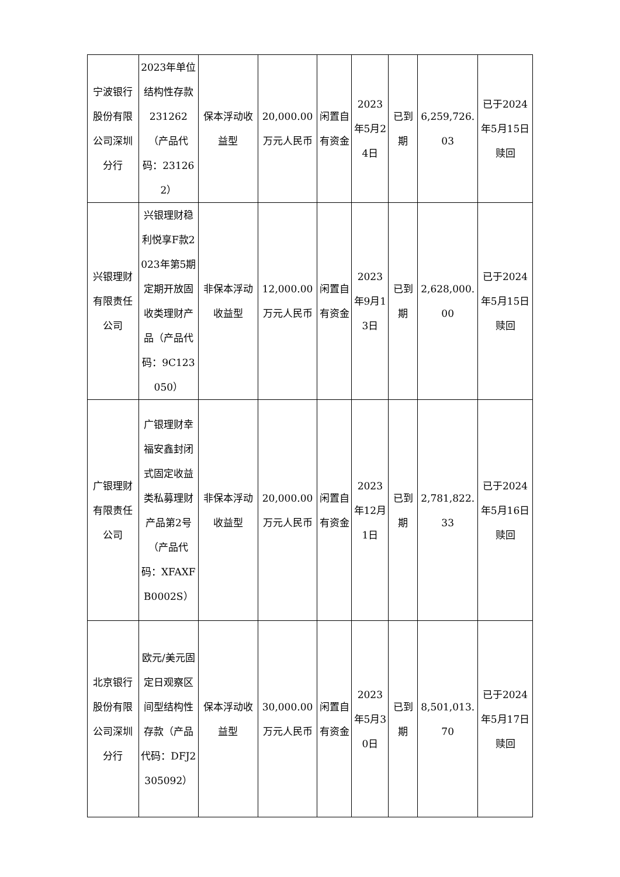| 宁波银行股份有限公司深圳分行 | 2023年单位结构性存款231262（产品代码：231262） | 保本浮动收益型 | 20,000.00万元人民币 | 闲置自有资金 | 2023年5月24日 | 已到期 | 6,259,726.03 | 已于2024年5月15日赎回 |
| 兴银理财有限责任公司 | 兴银理财稳利悦享F款2023年第5期定期开放固收类理财产品（产品代码：9C123050） | 非保本浮动收益型 | 12,000.00万元人民币 | 闲置自有资金 | 2023年9月13日 | 已到期 | 2,628,000.00 | 已于2024年5月15日赎回 |
| 广银理财有限责任公司 | 广银理财幸福安鑫封闭式固定收益类私募理财产品第2号（产品代码：XFAXFB0002S） | 非保本浮动收益型 | 20,000.00万元人民币 | 闲置自有资金 | 2023年12月1日 | 已到期 | 2,781,822.33 | 已于2024年5月16日赎回 |
| 北京银行股份有限公司深圳分行 | 欧元/美元固定日观察区间型结构性存款（产品代码：DFJ2305092） | 保本浮动收益型 | 30,000.00万元人民币 | 闲置自有资金 | 2023年5月30日 | 已到期 | 8,501,013.70 | 已于2024年5月17日赎回 |